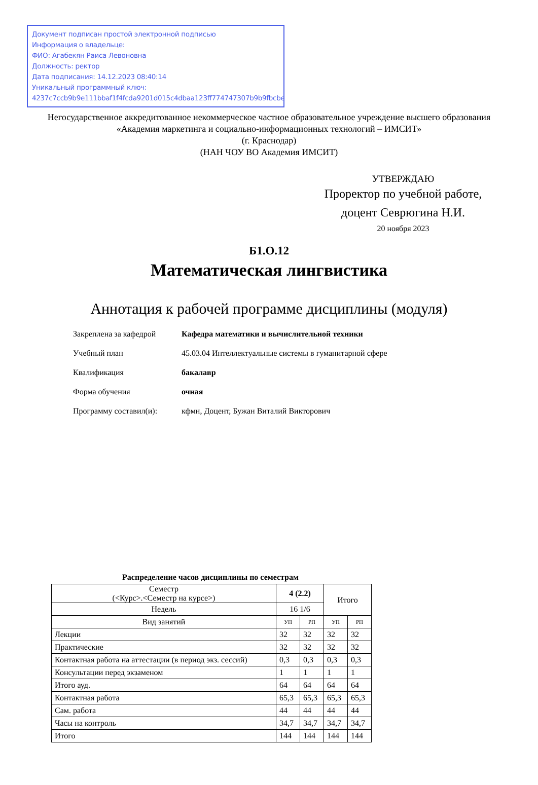Документ подписан простой электронной подписью
Информация о владельце:
ФИО: Агабекян Раиса Левоновна
Должность: ректор
Дата подписания: 14.12.2023 08:40:14
Уникальный программный ключ:
4237c7ccb9b9e111bbaf1f4fcda9201d015c4dbaa123ff774747307b9b9fbcbe
Негосударственное аккредитованное некоммерческое частное образовательное учреждение высшего образования
«Академия маркетинга и социально-информационных технологий – ИМСИТ»
(г. Краснодар)
(НАН ЧОУ ВО Академия ИМСИТ)
УТВЕРЖДАЮ
Проректор по учебной работе,
доцент Севрюгина Н.И.
20 ноября 2023
Б1.О.12
Математическая лингвистика
Аннотация к рабочей программе дисциплины (модуля)
Закреплена за кафедрой Кафедра математики и вычислительной техники
Учебный план 45.03.04 Интеллектуальные системы в гуманитарной сфере
Квалификация бакалавр
Форма обучения очная
Программу составил(и): кфмн, Доцент, Бужан Виталий Викторович
Распределение часов дисциплины по семестрам
| Семестр (<Курс>.<Семестр на курсе>) | 4 (2.2) | | Итого | |
| --- | --- | --- | --- | --- |
| Недель | 16 1/6 | | | |
| Вид занятий | УП | РП | УП | РП |
| Лекции | 32 | 32 | 32 | 32 |
| Практические | 32 | 32 | 32 | 32 |
| Контактная работа на аттестации (в период экз. сессий) | 0,3 | 0,3 | 0,3 | 0,3 |
| Консультации перед экзаменом | 1 | 1 | 1 | 1 |
| Итого ауд. | 64 | 64 | 64 | 64 |
| Контактная работа | 65,3 | 65,3 | 65,3 | 65,3 |
| Сам. работа | 44 | 44 | 44 | 44 |
| Часы на контроль | 34,7 | 34,7 | 34,7 | 34,7 |
| Итого | 144 | 144 | 144 | 144 |